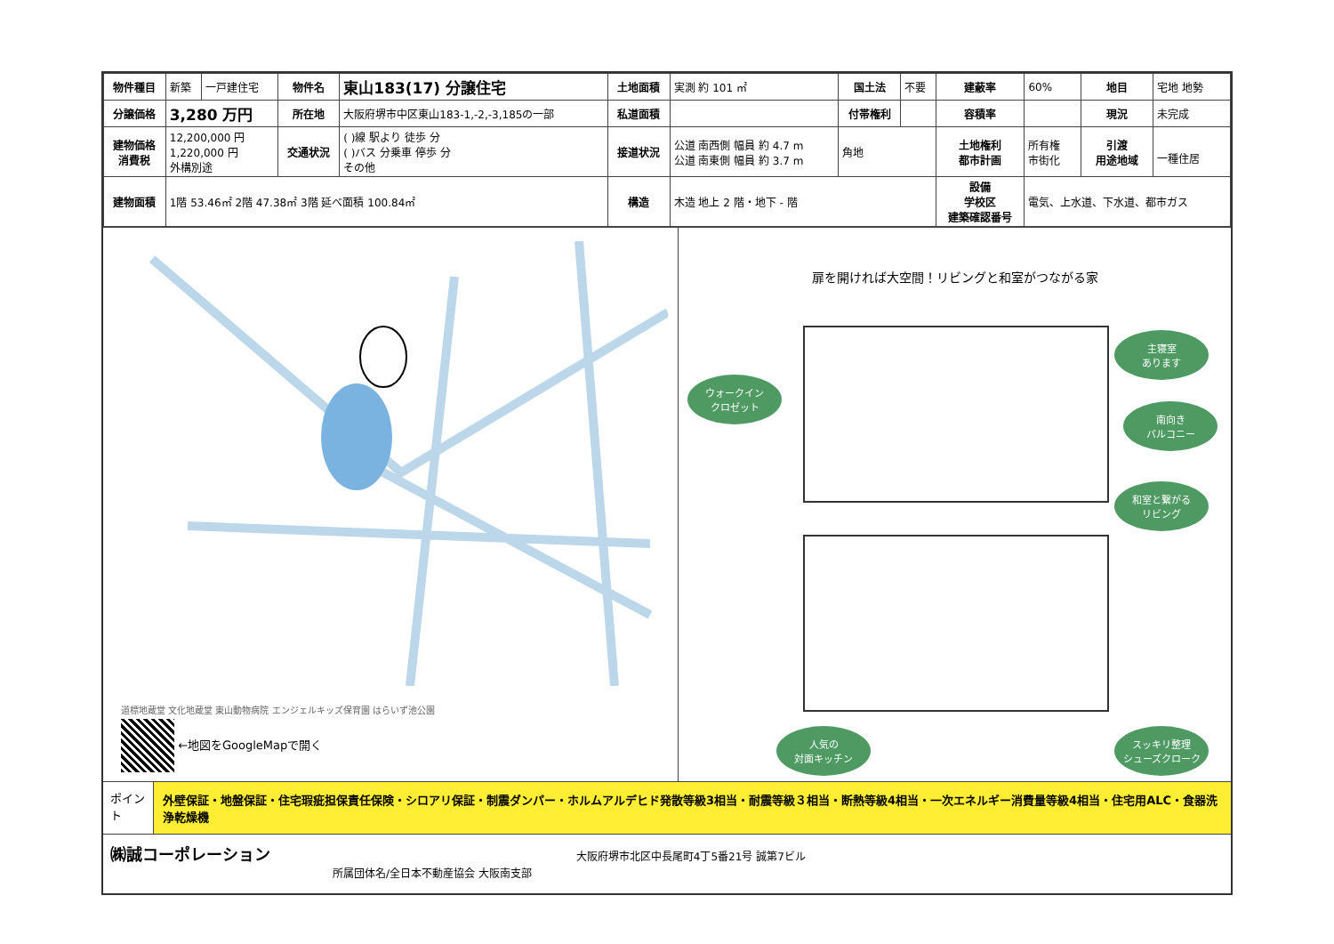| 物件種目 | 新築 | 一戸建住宅 | 物件名 | 東山183(17) 分譲住宅 | 土地面積 | 実測 約 101 ㎡ | 国土法 | 不要 | 建蔽率 | 60% | 地目 | 宅地 地勢 |
| 分譲価格 | 3,280 万円 | | 所在地 | 大阪府堺市中区東山183-1,-2,-3,185の一部 | 私道面積 | | 付帯権利 | | 容積率 | | 現況 | 未完成 |
| 建物価格 消費税 | 12,200,000 円 1,220,000 円 外構別途 | | 交通状況 | ( )線 駅より 徒歩 分 ( )バス 分乗車 停歩 分 その他 | 接道状況 | 公道 南西側 幅員 約 4.7 m 公道 南東側 幅員 約 3.7 m | 角地 | | 土地権利 都市計画 | 所有権 市街化 | 引渡 用途地域 | 一種住居 |
| 建物面積 | 1階 53.46㎡ 2階 47.38㎡ 3階 延べ面積 100.84㎡ | | | | 構造 | 木造 地上 2 階・地下 - 階 | | | 設備 学校区 建築確認番号 | 電気、上水道、下水道、都市ガス | | |
道標地蔵堂 文化地蔵堂 東山動物病院 エンジェルキッズ保育園 はらいず池公園
←地図をGoogleMapで開く
扉を開ければ大空間！リビングと和室がつながる家
主寝室
あります
ウォークイン
クロゼット
南向き
バルコニー
和室と繋がる
リビング
人気の
対面キッチン
スッキリ整理
シューズクローク
ポイント
外壁保証・地盤保証・住宅瑕疵担保責任保険・シロアリ保証・制震ダンパー・ホルムアルデヒド発散等級3相当・耐震等級３相当・断熱等級4相当・一次エネルギー消費量等級4相当・住宅用ALC・食器洗浄乾燥機
㈱誠コーポレーション 大阪府堺市北区中長尾町4丁5番21号 誠第7ビル
所属団体名/全日本不動産協会 大阪南支部